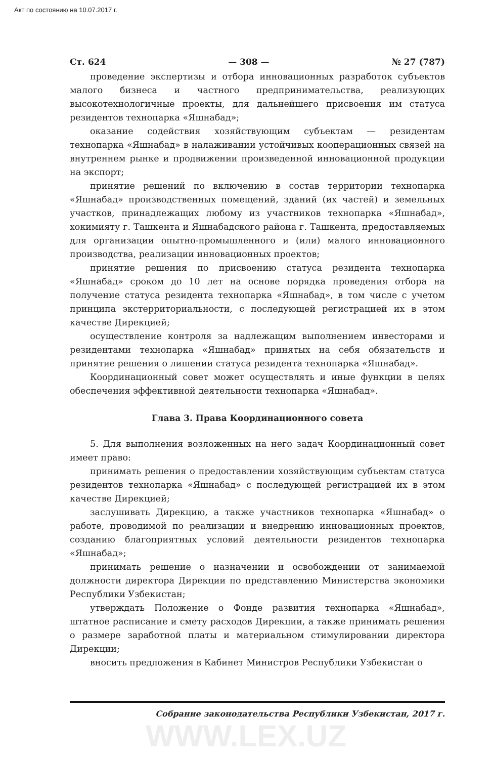Акт по состоянию на 10.07.2017 г.
Ст. 624 — 308 — № 27 (787)
проведение экспертизы и отбора инновационных разработок субъектов малого бизнеса и частного предпринимательства, реализующих высокотехнологичные проекты, для дальнейшего присвоения им статуса резидентов технопарка «Яшнабад»;
оказание содействия хозяйствующим субъектам — резидентам технопарка «Яшнабад» в налаживании устойчивых кооперационных связей на внутреннем рынке и продвижении произведенной инновационной продукции на экспорт;
принятие решений по включению в состав территории технопарка «Яшнабад» производственных помещений, зданий (их частей) и земельных участков, принадлежащих любому из участников технопарка «Яшнабад», хокимияту г. Ташкента и Яшнабадского района г. Ташкента, предоставляемых для организации опытно-промышленного и (или) малого инновационного производства, реализации инновационных проектов;
принятие решения по присвоению статуса резидента технопарка «Яшнабад» сроком до 10 лет на основе порядка проведения отбора на получение статуса резидента технопарка «Яшнабад», в том числе с учетом принципа экстерриториальности, с последующей регистрацией их в этом качестве Дирекцией;
осуществление контроля за надлежащим выполнением инвесторами и резидентами технопарка «Яшнабад» принятых на себя обязательств и принятие решения о лишении статуса резидента технопарка «Яшнабад».
Координационный совет может осуществлять и иные функции в целях обеспечения эффективной деятельности технопарка «Яшнабад».
Глава 3. Права Координационного совета
5. Для выполнения возложенных на него задач Координационный совет имеет право:
принимать решения о предоставлении хозяйствующим субъектам статуса резидентов технопарка «Яшнабад» с последующей регистрацией их в этом качестве Дирекцией;
заслушивать Дирекцию, а также участников технопарка «Яшнабад» о работе, проводимой по реализации и внедрению инновационных проектов, созданию благоприятных условий деятельности резидентов технопарка «Яшнабад»;
принимать решение о назначении и освобождении от занимаемой должности директора Дирекции по представлению Министерства экономики Республики Узбекистан;
утверждать Положение о Фонде развития технопарка «Яшнабад», штатное расписание и смету расходов Дирекции, а также принимать решения о размере заработной платы и материальном стимулировании директора Дирекции;
вносить предложения в Кабинет Министров Республики Узбекистан о
Собрание законодательства Республики Узбекистан, 2017 г.
WWW.LEX.UZ